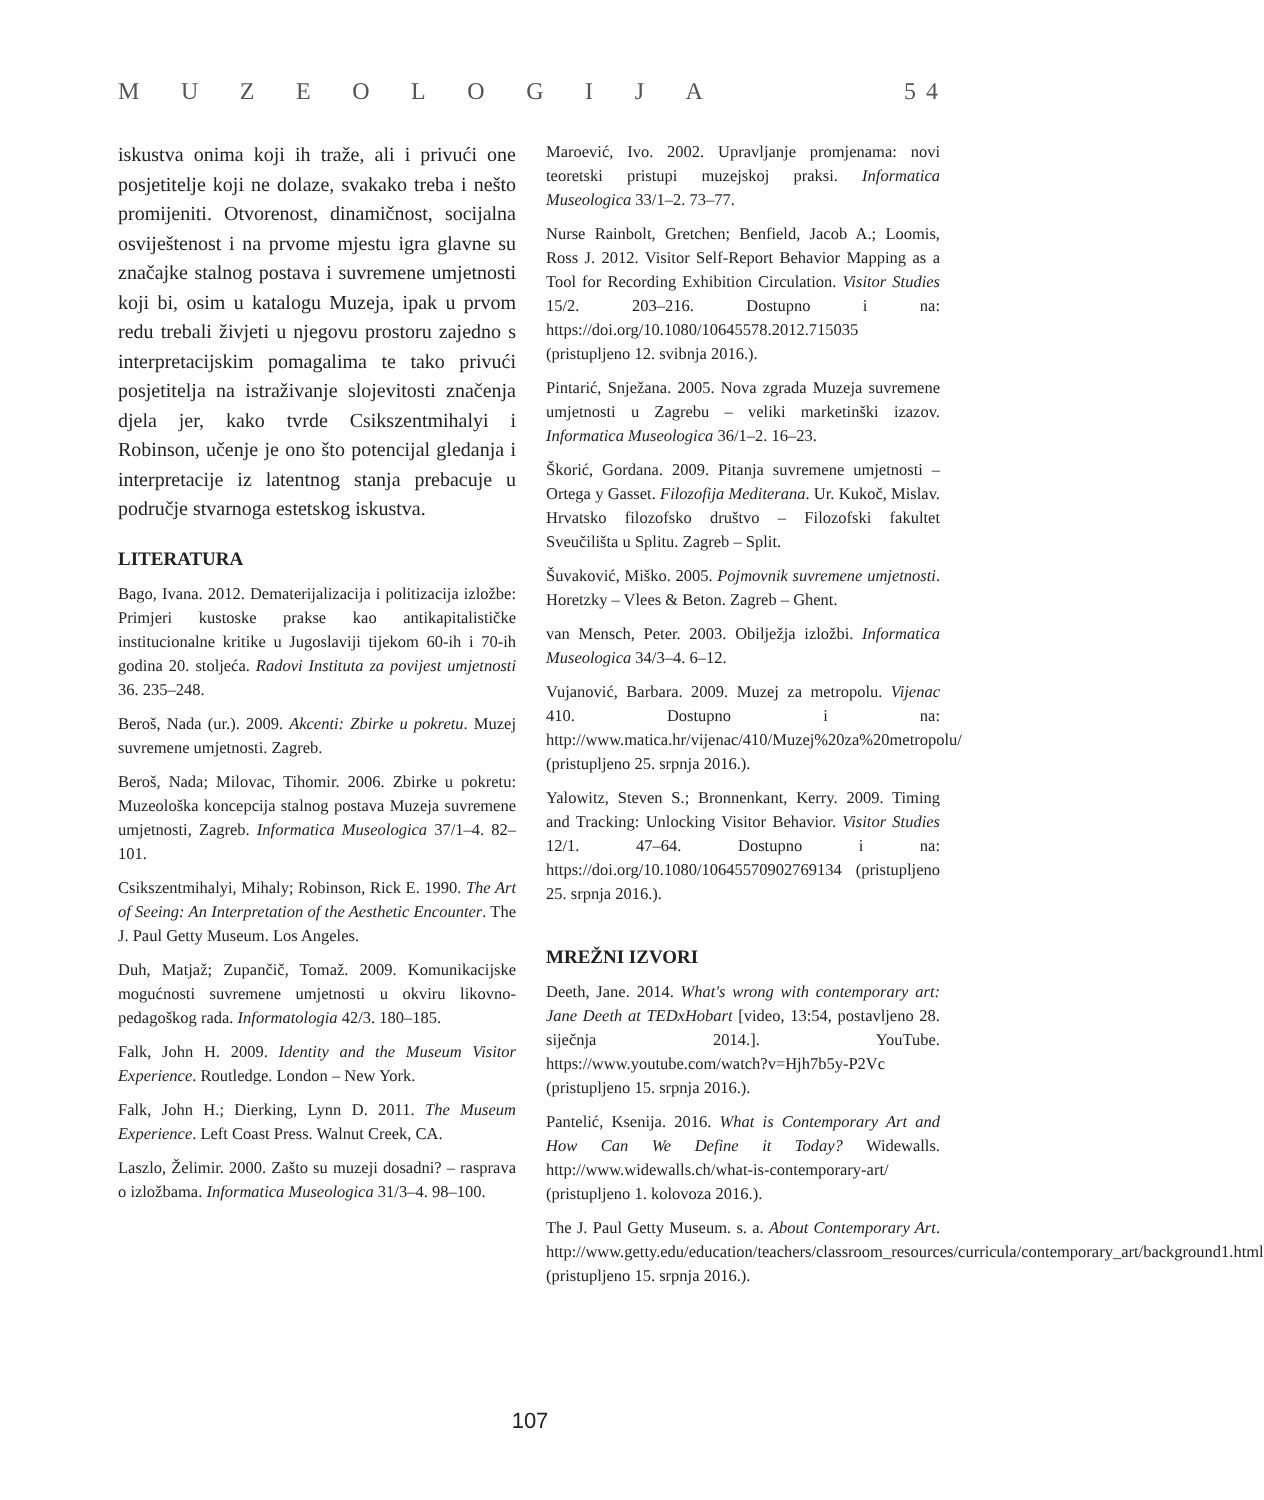MUZEOLOGIJA 5 4
iskustva onima koji ih traže, ali i privući one posjetitelje koji ne dolaze, svakako treba i nešto promijeniti. Otvorenost, dinamičnost, socijalna osviještenost i na prvome mjestu igra glavne su značajke stalnog postava i suvremene umjetnosti koji bi, osim u katalogu Muzeja, ipak u prvom redu trebali živjeti u njegovu prostoru zajedno s interpretacijskim pomagalima te tako privući posjetitelja na istraživanje slojevitosti značenja djela jer, kako tvrde Csikszentmihalyi i Robinson, učenje je ono što potencijal gledanja i interpretacije iz latentnog stanja prebacuje u područje stvarnoga estetskog iskustva.
LITERATURA
Bago, Ivana. 2012. Dematerijalizacija i politizacija izložbe: Primjeri kustoske prakse kao antikapitalističke institucionalne kritike u Jugoslaviji tijekom 60-ih i 70-ih godina 20. stoljeća. Radovi Instituta za povijest umjetnosti 36. 235–248.
Beroš, Nada (ur.). 2009. Akcenti: Zbirke u pokretu. Muzej suvremene umjetnosti. Zagreb.
Beroš, Nada; Milovac, Tihomir. 2006. Zbirke u pokretu: Muzeološka koncepcija stalnog postava Muzeja suvremene umjetnosti, Zagreb. Informatica Museologica 37/1–4. 82–101.
Csikszentmihalyi, Mihaly; Robinson, Rick E. 1990. The Art of Seeing: An Interpretation of the Aesthetic Encounter. The J. Paul Getty Museum. Los Angeles.
Duh, Matjaž; Zupančič, Tomaž. 2009. Komunikacijske mogućnosti suvremene umjetnosti u okviru likovno-pedagoškog rada. Informatologia 42/3. 180–185.
Falk, John H. 2009. Identity and the Museum Visitor Experience. Routledge. London – New York.
Falk, John H.; Dierking, Lynn D. 2011. The Museum Experience. Left Coast Press. Walnut Creek, CA.
Laszlo, Želimir. 2000. Zašto su muzeji dosadni? – rasprava o izložbama. Informatica Museologica 31/3–4. 98–100.
Maroević, Ivo. 2002. Upravljanje promjenama: novi teoretski pristupi muzejskoj praksi. Informatica Museologica 33/1–2. 73–77.
Nurse Rainbolt, Gretchen; Benfield, Jacob A.; Loomis, Ross J. 2012. Visitor Self-Report Behavior Mapping as a Tool for Recording Exhibition Circulation. Visitor Studies 15/2. 203–216. Dostupno i na: https://doi.org/10.1080/10645578.2012.715035 (pristupljeno 12. svibnja 2016.).
Pintarić, Snježana. 2005. Nova zgrada Muzeja suvremene umjetnosti u Zagrebu – veliki marketinški izazov. Informatica Museologica 36/1–2. 16–23.
Škorić, Gordana. 2009. Pitanja suvremene umjetnosti – Ortega y Gasset. Filozofija Mediterana. Ur. Kukoč, Mislav. Hrvatsko filozofsko društvo – Filozofski fakultet Sveučilišta u Splitu. Zagreb – Split.
Šuvaković, Miško. 2005. Pojmovnik suvremene umjetnosti. Horetzky – Vlees & Beton. Zagreb – Ghent.
van Mensch, Peter. 2003. Obilježja izložbi. Informatica Museologica 34/3–4. 6–12.
Vujanović, Barbara. 2009. Muzej za metropolu. Vijenac 410. Dostupno i na: http://www.matica.hr/vijenac/410/Muzej%20za%20metropolu/ (pristupljeno 25. srpnja 2016.).
Yalowitz, Steven S.; Bronnenkant, Kerry. 2009. Timing and Tracking: Unlocking Visitor Behavior. Visitor Studies 12/1. 47–64. Dostupno i na: https://doi.org/10.1080/10645570902769134 (pristupljeno 25. srpnja 2016.).
MREŽNI IZVORI
Deeth, Jane. 2014. What's wrong with contemporary art: Jane Deeth at TEDxHobart [video, 13:54, postavljeno 28. siječnja 2014.]. YouTube. https://www.youtube.com/watch?v=Hjh7b5y-P2Vc (pristupljeno 15. srpnja 2016.).
Pantelić, Ksenija. 2016. What is Contemporary Art and How Can We Define it Today? Widewalls. http://www.widewalls.ch/what-is-contemporary-art/ (pristupljeno 1. kolovoza 2016.).
The J. Paul Getty Museum. s. a. About Contemporary Art. http://www.getty.edu/education/teachers/classroom_resources/curricula/contemporary_art/background1.html (pristupljeno 15. srpnja 2016.).
107